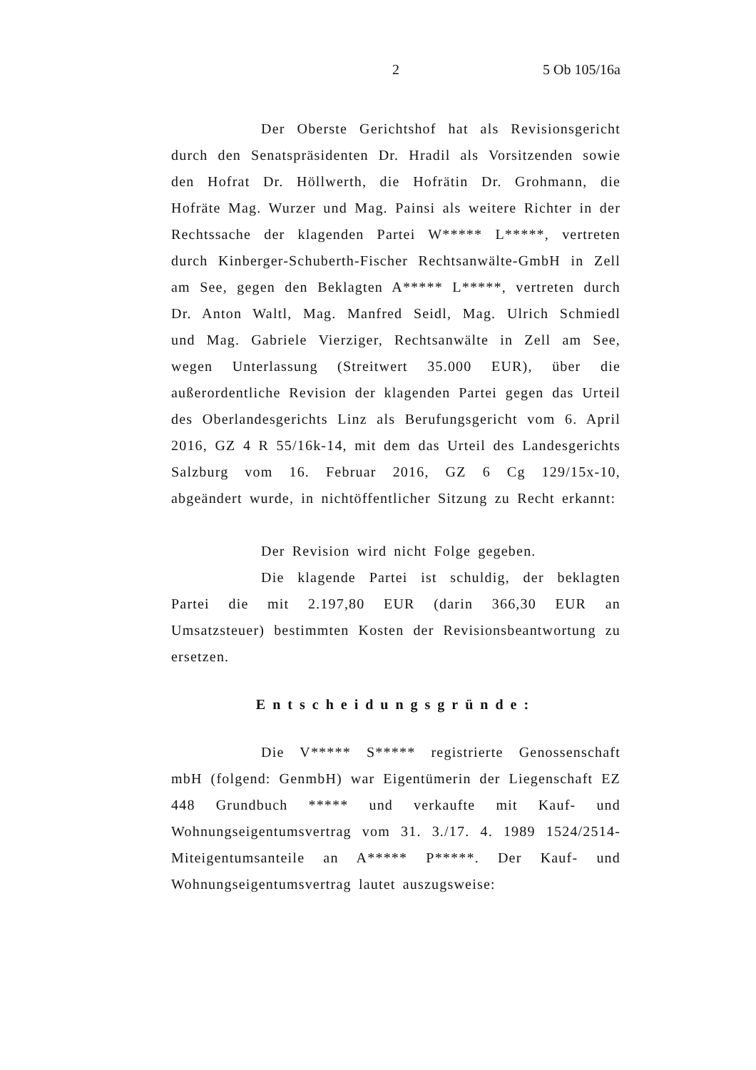2 5 Ob 105/16a
Der Oberste Gerichtshof hat als Revisionsgericht durch den Senatspräsidenten Dr. Hradil als Vorsitzenden sowie den Hofrat Dr. Höllwerth, die Hofrätin Dr. Grohmann, die Hofräte Mag. Wurzer und Mag. Painsi als weitere Richter in der Rechtssache der klagenden Partei W***** L*****, vertreten durch Kinberger-Schuberth-Fischer Rechtsanwälte-GmbH in Zell am See, gegen den Beklagten A***** L*****, vertreten durch Dr. Anton Waltl, Mag. Manfred Seidl, Mag. Ulrich Schmiedl und Mag. Gabriele Vierziger, Rechtsanwälte in Zell am See, wegen Unterlassung (Streitwert 35.000 EUR), über die außerordentliche Revision der klagenden Partei gegen das Urteil des Oberlandesgerichts Linz als Berufungsgericht vom 6. April 2016, GZ 4 R 55/16k-14, mit dem das Urteil des Landesgerichts Salzburg vom 16. Februar 2016, GZ 6 Cg 129/15x-10, abgeändert wurde, in nichtöffentlicher Sitzung zu Recht erkannt:
Der Revision wird nicht Folge gegeben.
Die klagende Partei ist schuldig, der beklagten Partei die mit 2.197,80 EUR (darin 366,30 EUR an Umsatzsteuer) bestimmten Kosten der Revisionsbeantwortung zu ersetzen.
Entscheidungsgründe:
Die V***** S***** registrierte Genossenschaft mbH (folgend: GenmbH) war Eigentümerin der Liegenschaft EZ 448 Grundbuch ***** und verkaufte mit Kauf- und Wohnungseigentumsvertrag vom 31. 3./17. 4. 1989 1524/2514-Miteigentumsanteile an A***** P*****. Der Kauf- und Wohnungseigentumsvertrag lautet auszugsweise: